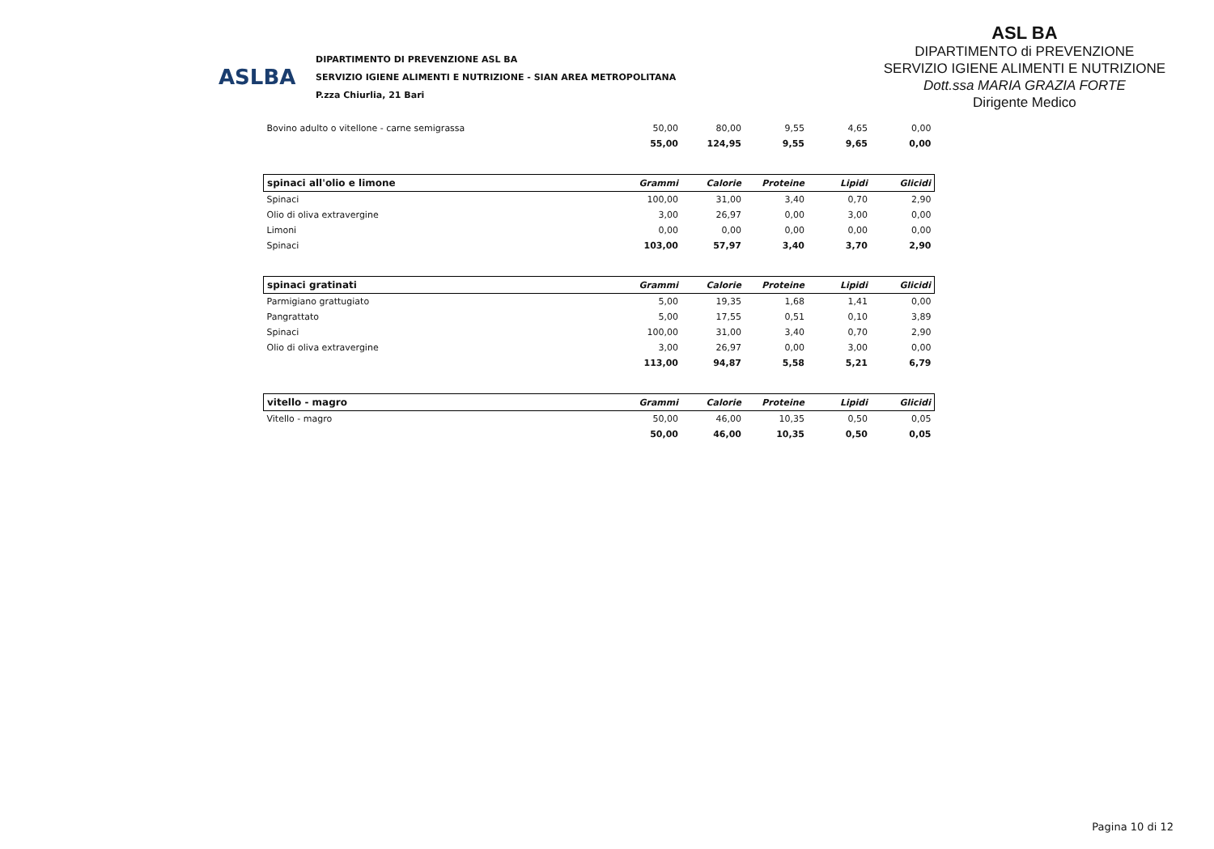ASLBA
DIPARTIMENTO DI PREVENZIONE ASL BA
SERVIZIO IGIENE ALIMENTI E NUTRIZIONE - SIAN AREA METROPOLITANA
P.zza Chiurlia, 21 Bari
ASL BA
DIPARTIMENTO di PREVENZIONE
SERVIZIO IGIENE ALIMENTI E NUTRIZIONE
Dott.ssa MARIA GRAZIA FORTE
Dirigente Medico
| Bovino adulto o vitellone - carne semigrassa | 50,00 | 80,00 | 9,55 | 4,65 | 0,00 |
| | 55,00 | 124,95 | 9,55 | 9,65 | 0,00 |
| spinaci all'olio e limone | Grammi | Calorie | Proteine | Lipidi | Glicidi |
| Spinaci | 100,00 | 31,00 | 3,40 | 0,70 | 2,90 |
| Olio di oliva extravergine | 3,00 | 26,97 | 0,00 | 3,00 | 0,00 |
| Limoni | 0,00 | 0,00 | 0,00 | 0,00 | 0,00 |
| Spinaci | 103,00 | 57,97 | 3,40 | 3,70 | 2,90 |
| spinaci gratinati | Grammi | Calorie | Proteine | Lipidi | Glicidi |
| Parmigiano grattugiato | 5,00 | 19,35 | 1,68 | 1,41 | 0,00 |
| Pangrattato | 5,00 | 17,55 | 0,51 | 0,10 | 3,89 |
| Spinaci | 100,00 | 31,00 | 3,40 | 0,70 | 2,90 |
| Olio di oliva extravergine | 3,00 | 26,97 | 0,00 | 3,00 | 0,00 |
| | 113,00 | 94,87 | 5,58 | 5,21 | 6,79 |
| vitello - magro | Grammi | Calorie | Proteine | Lipidi | Glicidi |
| Vitello - magro | 50,00 | 46,00 | 10,35 | 0,50 | 0,05 |
| | 50,00 | 46,00 | 10,35 | 0,50 | 0,05 |
Pagina 10 di 12